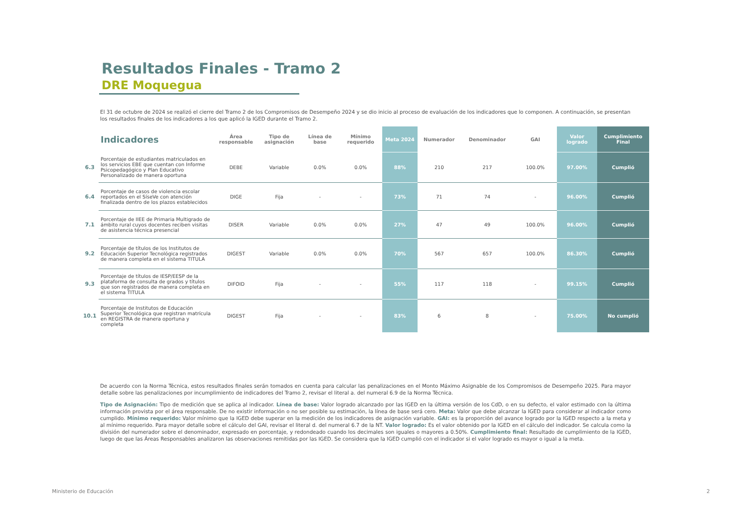Resultados Finales - Tramo 2
DRE Moquegua
El 31 de octubre de 2024 se realizó el cierre del Tramo 2 de los Compromisos de Desempeño 2024 y se dio inicio al proceso de evaluación de los indicadores que lo componen. A continuación, se presentan los resultados finales de los indicadores a los que aplicó la IGED durante el Tramo 2.
| | Indicadores | Área responsable | Tipo de asignación | Línea de base | Mínimo requerido | Meta 2024 | Numerador | Denominador | GAI | Valor logrado | Cumplimiento Final |
| --- | --- | --- | --- | --- | --- | --- | --- | --- | --- | --- | --- |
| 6.3 | Porcentaje de estudiantes matriculados en los servicios EBE que cuentan con Informe Psicopedagógico y Plan Educativo Personalizado de manera oportuna | DEBE | Variable | 0.0% | 0.0% | 88% | 210 | 217 | 100.0% | 97.00% | Cumplió |
| 6.4 | Porcentaje de casos de violencia escolar reportados en el SíseVe con atención finalizada dentro de los plazos establecidos | DIGE | Fija | - | - | 73% | 71 | 74 | - | 96.00% | Cumplió |
| 7.1 | Porcentaje de IIEE de Primaria Multigrado de ámbito rural cuyos docentes reciben visitas de asistencia técnica presencial | DISER | Variable | 0.0% | 0.0% | 27% | 47 | 49 | 100.0% | 96.00% | Cumplió |
| 9.2 | Porcentaje de títulos de los Institutos de Educación Superior Tecnológica registrados de manera completa en el sistema TITULA | DIGEST | Variable | 0.0% | 0.0% | 70% | 567 | 657 | 100.0% | 86.30% | Cumplió |
| 9.3 | Porcentaje de títulos de IESP/EESP de la plataforma de consulta de grados y títulos que son registrados de manera completa en el sistema TITULA | DIFOID | Fija | - | - | 55% | 117 | 118 | - | 99.15% | Cumplió |
| 10.1 | Porcentaje de Institutos de Educación Superior Tecnológica que registran matrícula en REGISTRA de manera oportuna y completa | DIGEST | Fija | - | - | 83% | 6 | 8 | - | 75.00% | No cumplió |
De acuerdo con la Norma Técnica, estos resultados finales serán tomados en cuenta para calcular las penalizaciones en el Monto Máximo Asignable de los Compromisos de Desempeño 2025. Para mayor detalle sobre las penalizaciones por incumplimiento de indicadores del Tramo 2, revisar el literal a. del numeral 6.9 de la Norma Técnica.
Tipo de Asignación: Tipo de medición que se aplica al indicador. Línea de base: Valor logrado alcanzado por las IGED en la última versión de los CdD, o en su defecto, el valor estimado con la última información provista por el área responsable. De no existir información o no ser posible su estimación, la línea de base será cero. Meta: Valor que debe alcanzar la IGED para considerar al indicador como cumplido. Mínimo requerido: Valor mínimo que la IGED debe superar en la medición de los indicadores de asignación variable. GAI: es la proporción del avance logrado por la IGED respecto a la meta y al mínimo requerido. Para mayor detalle sobre el cálculo del GAI, revisar el literal d. del numeral 6.7 de la NT. Valor logrado: Es el valor obtenido por la IGED en el cálculo del indicador. Se calcula como la división del numerador sobre el denominador, expresado en porcentaje, y redondeado cuando los decimales son iguales o mayores a 0.50%. Cumplimiento final: Resultado de cumplimiento de la IGED, luego de que las Áreas Responsables analizaron las observaciones remitidas por las IGED. Se considera que la IGED cumplió con el indicador si el valor logrado es mayor o igual a la meta.
Ministerio de Educación 2